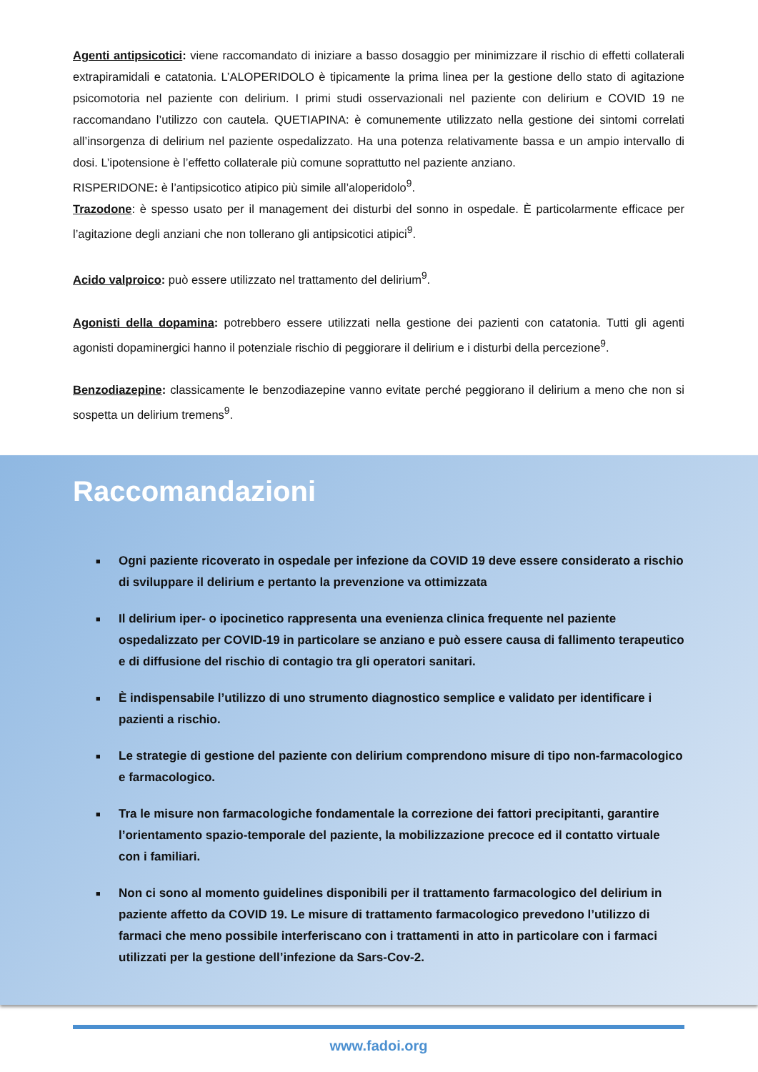Agenti antipsicotici: viene raccomandato di iniziare a basso dosaggio per minimizzare il rischio di effetti collaterali extrapiramidali e catatonia. L’ALOPERIDOLO è tipicamente la prima linea per la gestione dello stato di agitazione psicomotoria nel paziente con delirium. I primi studi osservazionali nel paziente con delirium e COVID 19 ne raccomandano l’utilizzo con cautela. QUETIAPINA: è comunemente utilizzato nella gestione dei sintomi correlati all’insorgenza di delirium nel paziente ospedalizzato. Ha una potenza relativamente bassa e un ampio intervallo di dosi. L’ipotensione è l’effetto collaterale più comune soprattutto nel paziente anziano.
RISPERIDONE: è l’antipsicotico atipico più simile all’aloperidolo<sup>9</sup>.
Trazodone: è spesso usato per il management dei disturbi del sonno in ospedale. È particolarmente efficace per l’agitazione degli anziani che non tollerano gli antipsicotici atipici<sup>9</sup>.
Acido valproico: può essere utilizzato nel trattamento del delirium<sup>9</sup>.
Agonisti della dopamina: potrebbero essere utilizzati nella gestione dei pazienti con catatonia. Tutti gli agenti agonisti dopaminergici hanno il potenziale rischio di peggiorare il delirium e i disturbi della percezione<sup>9</sup>.
Benzodiazepine: classicamente le benzodiazepine vanno evitate perché peggiorano il delirium a meno che non si sospetta un delirium tremens<sup>9</sup>.
Raccomandazioni
■ Ogni paziente ricoverato in ospedale per infezione da COVID 19 deve essere considerato a rischio di sviluppare il delirium e pertanto la prevenzione va ottimizzata
■ Il delirium iper- o ipocinetico rappresenta una evenienza clinica frequente nel paziente ospedalizzato per COVID-19 in particolare se anziano e può essere causa di fallimento terapeutico e di diffusione del rischio di contagio tra gli operatori sanitari.
■ È indispensabile l’utilizzo di uno strumento diagnostico semplice e validato per identificare i pazienti a rischio.
■ Le strategie di gestione del paziente con delirium comprendono misure di tipo non-farmacologico e farmacologico.
■ Tra le misure non farmacologiche fondamentale la correzione dei fattori precipitanti, garantire l’orientamento spazio-temporale del paziente, la mobilizzazione precoce ed il contatto virtuale con i familiari.
■ Non ci sono al momento guidelines disponibili per il trattamento farmacologico del delirium in paziente affetto da COVID 19. Le misure di trattamento farmacologico prevedono l’utilizzo di farmaci che meno possibile interferiscano con i trattamenti in atto in particolare con i farmaci utilizzati per la gestione dell’infezione da Sars-Cov-2.
www.fadoi.org